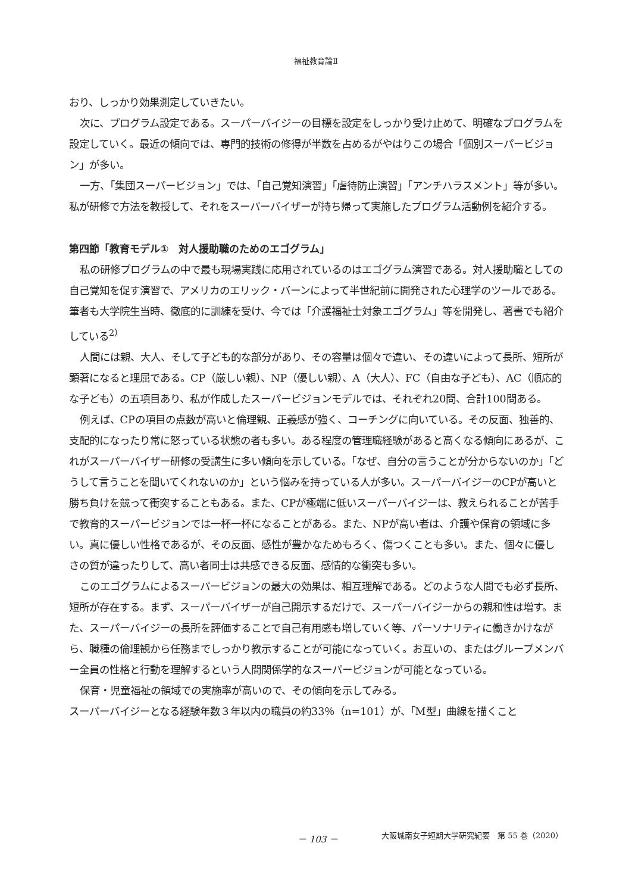福祉教育論Ⅱ
おり、しっかり効果測定していきたい。
次に、プログラム設定である。スーパーバイジーの目標を設定をしっかり受け止めて、明確なプログラムを設定していく。最近の傾向では、専門的技術の修得が半数を占めるがやはりこの場合「個別スーパービジョン」が多い。
一方、「集団スーパービジョン」では、「自己覚知演習」「虐待防止演習」「アンチハラスメント」等が多い。私が研修で方法を教授して、それをスーパーバイザーが持ち帰って実施したプログラム活動例を紹介する。
第四節「教育モデル①　対人援助職のためのエゴグラム」
私の研修プログラムの中で最も現場実践に応用されているのはエゴグラム演習である。対人援助職としての自己覚知を促す演習で、アメリカのエリック・バーンによって半世紀前に開発された心理学のツールである。筆者も大学院生当時、徹底的に訓練を受け、今では「介護福祉士対象エゴグラム」等を開発し、著書でも紹介している<sup>2）</sup>
人間には親、大人、そして子ども的な部分があり、その容量は個々で違い、その違いによって長所、短所が顕著になると理屈である。CP（厳しい親）、NP（優しい親）、A（大人）、FC（自由な子ども）、AC（順応的な子ども）の五項目あり、私が作成したスーパービジョンモデルでは、それぞれ20問、合計100問ある。
例えば、CPの項目の点数が高いと倫理観、正義感が強く、コーチングに向いている。その反面、独善的、支配的になったり常に怒っている状態の者も多い。ある程度の管理職経験があると高くなる傾向にあるが、これがスーパーバイザー研修の受講生に多い傾向を示している。「なぜ、自分の言うことが分からないのか」「どうして言うことを聞いてくれないのか」という悩みを持っている人が多い。スーパーバイジーのCPが高いと勝ち負けを競って衝突することもある。また、CPが極端に低いスーパーバイジーは、教えられることが苦手で教育的スーパービジョンでは一杯一杯になることがある。また、NPが高い者は、介護や保育の領域に多い。真に優しい性格であるが、その反面、感性が豊かなためもろく、傷つくことも多い。また、個々に優しさの質が違ったりして、高い者同士は共感できる反面、感情的な衝突も多い。
このエゴグラムによるスーパービジョンの最大の効果は、相互理解である。どのような人間でも必ず長所、短所が存在する。まず、スーパーバイザーが自己開示するだけで、スーパーバイジーからの親和性は増す。また、スーパーバイジーの長所を評価することで自己有用感も増していく等、パーソナリティに働きかけながら、職種の倫理観から任務までしっかり教示することが可能になっていく。お互いの、またはグループメンバー全員の性格と行動を理解するという人間関係学的なスーパービジョンが可能となっている。
保育・児童福祉の領域での実施率が高いので、その傾向を示してみる。
スーパーバイジーとなる経験年数３年以内の職員の約33％（n=101）が、「M型」曲線を描くこと
－ 103 － 大阪城南女子短期大学研究紀要　第 55 巻（2020）